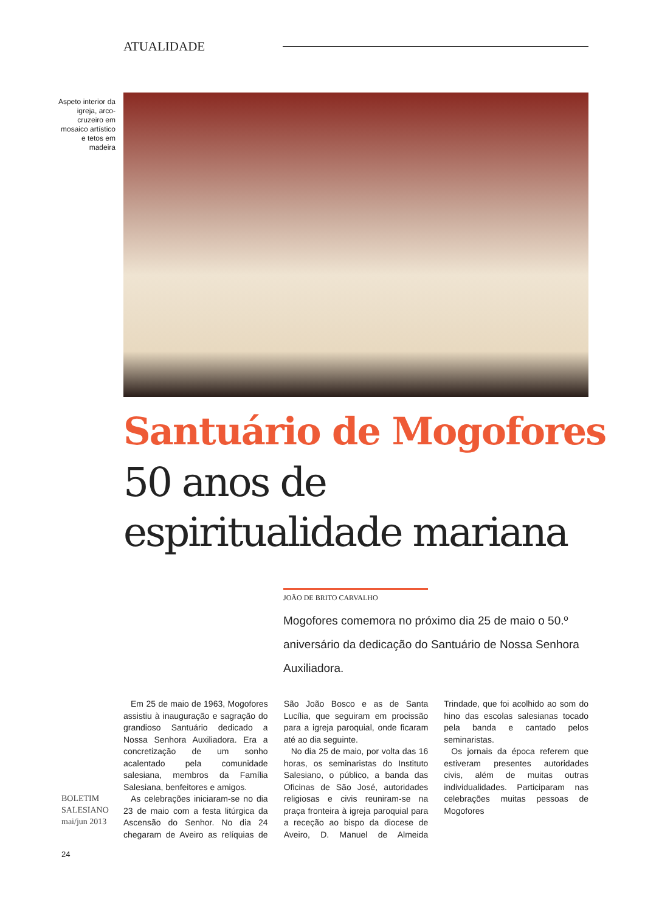ATUALIDADE
Aspeto interior da igreja, arco-cruzeiro em mosaico artístico e tetos em madeira
Santuário de Mogofores
50 anos de espiritualidade mariana
JOÃO DE BRITO CARVALHO
Mogofores comemora no próximo dia 25 de maio o 50.º aniversário da dedicação do Santuário de Nossa Senhora Auxiliadora.
Em 25 de maio de 1963, Mogofores assistiu à inauguração e sagração do grandioso Santuário dedicado a Nossa Senhora Auxiliadora. Era a concretização de um sonho acalentado pela comunidade salesiana, membros da Família Salesiana, benfeitores e amigos.
As celebrações iniciaram-se no dia 23 de maio com a festa litúrgica da Ascensão do Senhor. No dia 24 chegaram de Aveiro as relíquias de São João Bosco e as de Santa Lucília, que seguiram em procissão para a igreja paroquial, onde ficaram até ao dia seguinte.
No dia 25 de maio, por volta das 16 horas, os seminaristas do Instituto Salesiano, o público, a banda das Oficinas de São José, autoridades religiosas e civis reuniram-se na praça fronteira à igreja paroquial para a receção ao bispo da diocese de Aveiro, D. Manuel de Almeida Trindade, que foi acolhido ao som do hino das escolas salesianas tocado pela banda e cantado pelos seminaristas.
Os jornais da época referem que estiveram presentes autoridades civis, além de muitas outras individualidades. Participaram nas celebrações muitas pessoas de Mogofores
BOLETIM
SALESIANO
mai/jun 2013
24